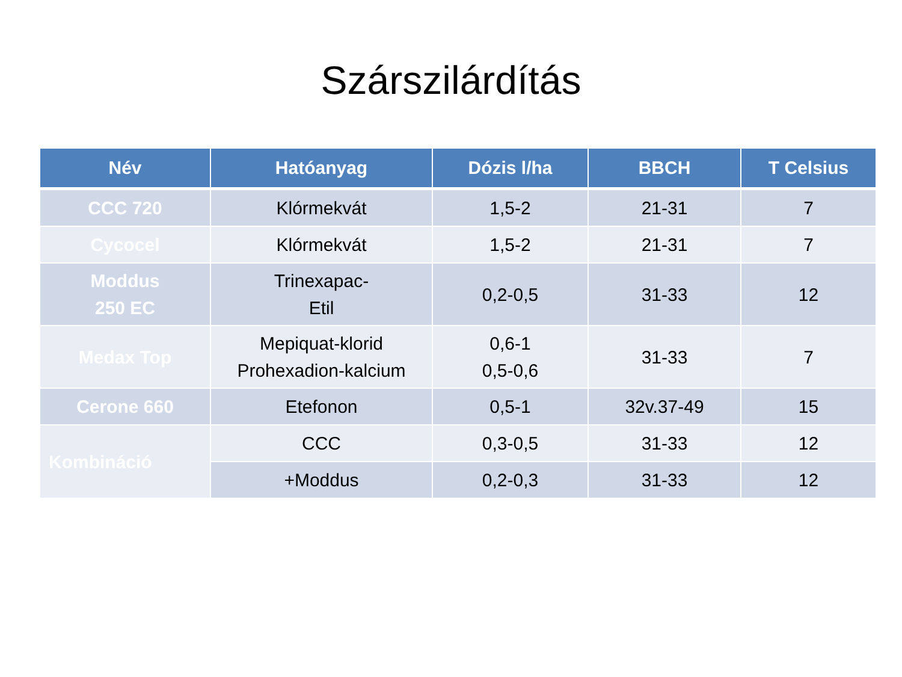Szárszilárdítás
| Név | Hatóanyag | Dózis l/ha | BBCH | T Celsius |
| --- | --- | --- | --- | --- |
| CCC 720 | Klórmekvát | 1,5-2 | 21-31 | 7 |
| Cycocel | Klórmekvát | 1,5-2 | 21-31 | 7 |
| Moddus 250 EC | Trinexapac- Etil | 0,2-0,5 | 31-33 | 12 |
| Medax Top | Mepiquat-klorid Prohexadion-kalcium | 0,6-1 0,5-0,6 | 31-33 | 7 |
| Cerone 660 | Etefonon | 0,5-1 | 32v.37-49 | 15 |
| Kombináció | CCC | 0,3-0,5 | 31-33 | 12 |
| | +Moddus | 0,2-0,3 | 31-33 | 12 |